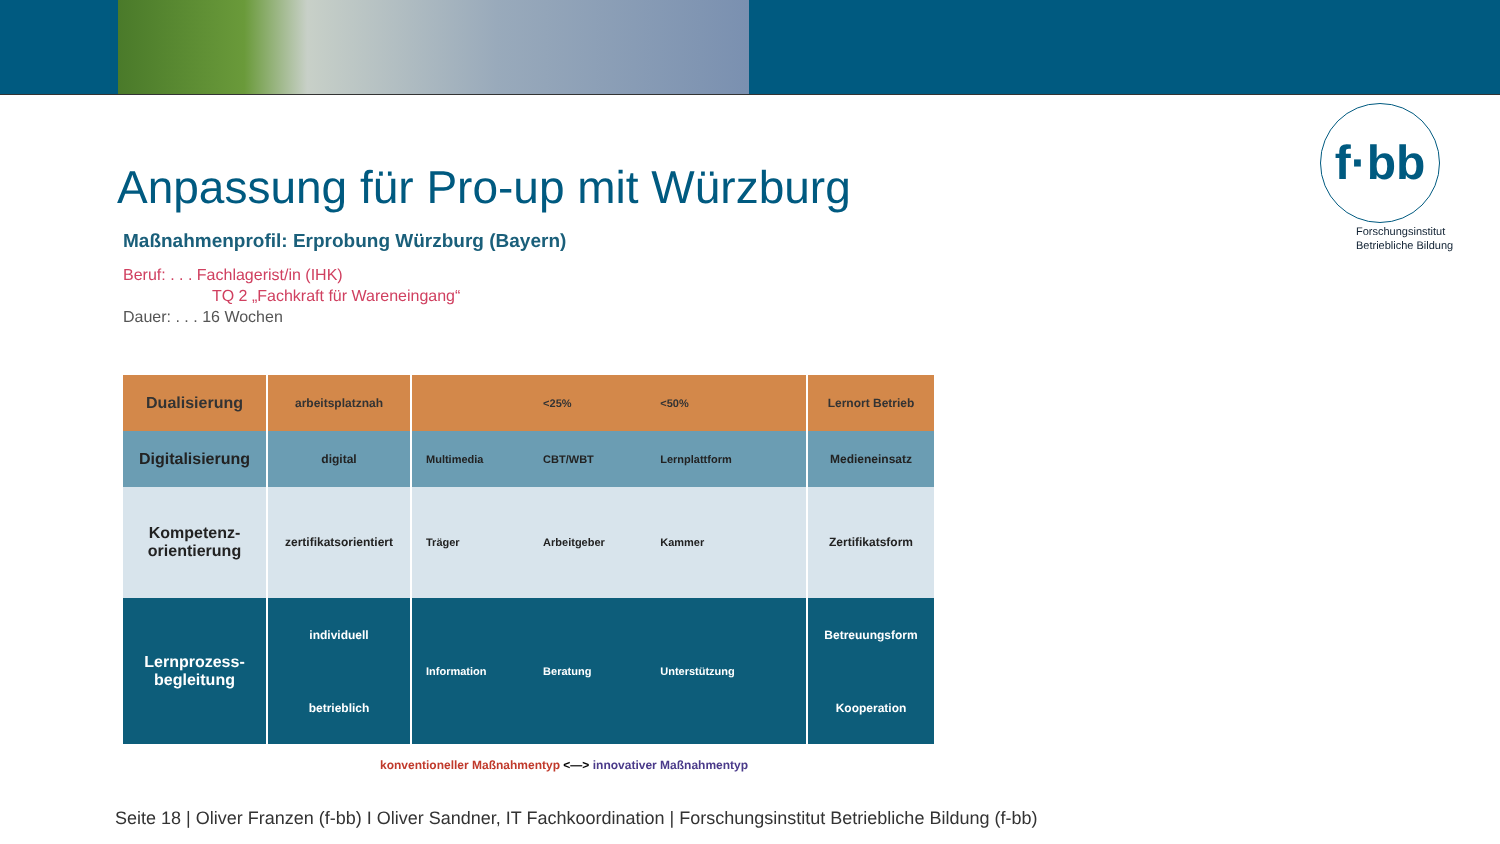f·bb
Forschungsinstitut
Betriebliche Bildung
Anpassung für Pro-up mit Würzburg
Maßnahmenprofil: Erprobung Würzburg (Bayern)
Beruf: . . . Fachlagerist/in (IHK)
TQ 2 „Fachkraft für Wareneingang“
Dauer: . . . 16 Wochen
| Dualisierung | arbeitsplatznah | <25% <50% | Lernort Betrieb |
| Digitalisierung | digital | Multimedia CBT/WBT Lernplattform | Medieneinsatz |
| Kompetenz- orientierung | zertifikatsorientiert | Träger Arbeitgeber Kammer | Zertifikatsform |
| Lernprozess- begleitung | individuell | Information Beratung Unterstützung | Betreuungsform |
| | betrieblich | | Kooperation |
konventioneller Maßnahmentyp <—> innovativer Maßnahmentyp
Seite 18 | Oliver Franzen (f-bb) I Oliver Sandner, IT Fachkoordination | Forschungsinstitut Betriebliche Bildung (f-bb)